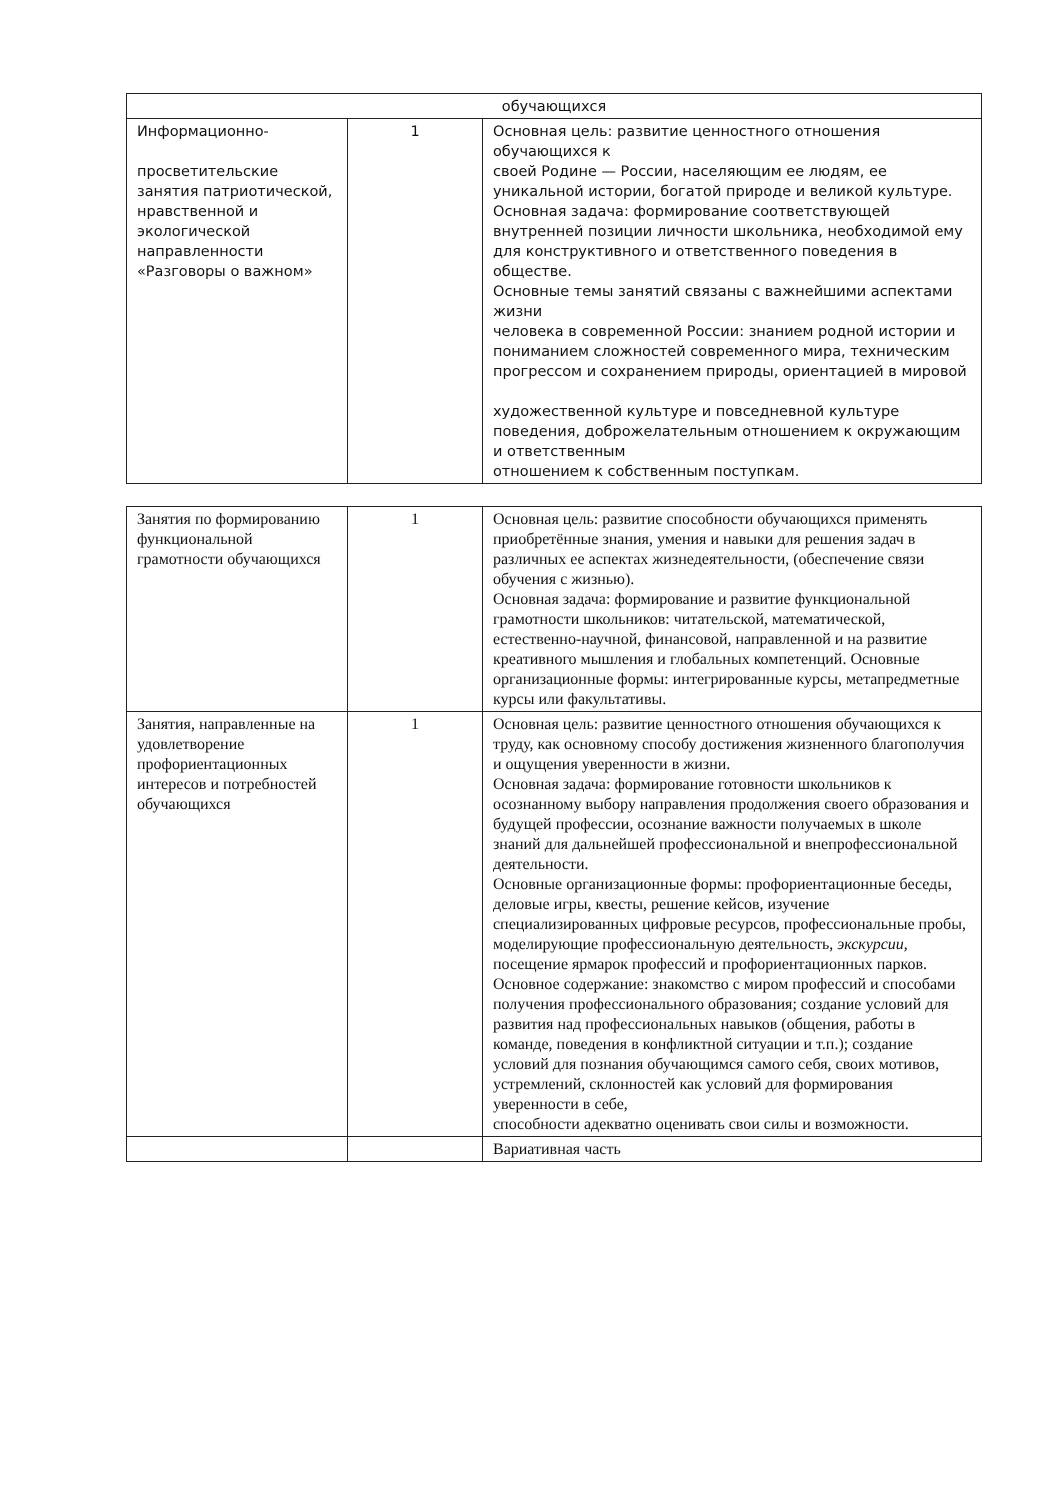| обучающихся | | |
| Информационно- просветительские занятия патриотической, нравственной и экологической направленности «Разговоры о важном» | 1 | Основная цель: развитие ценностного отношения обучающихся к своей Родине — России, населяющим ее людям, ее уникальной истории, богатой природе и великой культуре. Основная задача: формирование соответствующей внутренней позиции личности школьника, необходимой ему для конструктивного и ответственного поведения в обществе. Основные темы занятий связаны с важнейшими аспектами жизни человека в современной России: знанием родной истории и пониманием сложностей современного мира, техническим прогрессом и сохранением природы, ориентацией в мировой художественной культуре и повседневной культуре поведения, доброжелательным отношением к окружающим и ответственным отношением к собственным поступкам. |
| Занятия по формированию функциональной грамотности обучающихся | 1 | Основная цель: развитие способности обучающихся применять приобретённые знания, умения и навыки для решения задач в различных ее аспектах жизнедеятельности, (обеспечение связи обучения с жизнью). Основная задача: формирование и развитие функциональной грамотности школьников: читательской, математической, естественно-научной, финансовой, направленной и на развитие креативного мышления и глобальных компетенций. Основные организационные формы: интегрированные курсы, метапредметные курсы или факультативы. |
| Занятия, направленные на удовлетворение профориентационных интересов и потребностей обучающихся | 1 | Основная цель: развитие ценностного отношения обучающихся к труду, как основному способу достижения жизненного благополучия и ощущения уверенности в жизни. Основная задача: формирование готовности школьников к осознанному выбору направления продолжения своего образования и будущей профессии, осознание важности получаемых в школе знаний для дальнейшей профессиональной и внепрофессиональной деятельности. Основные организационные формы: профориентационные беседы, деловые игры, квесты, решение кейсов, изучение специализированных цифровые ресурсов, профессиональные пробы, моделирующие профессиональную деятельность, экскурсии, посещение ярмарок профессий и профориентационных парков. Основное содержание: знакомство с миром профессий и способами получения профессионального образования; создание условий для развития над профессиональных навыков (общения, работы в команде, поведения в конфликтной ситуации и т.п.); создание условий для познания обучающимся самого себя, своих мотивов, устремлений, склонностей как условий для формирования уверенности в себе, способности адекватно оценивать свои силы и возможности. |
| | | Вариативная часть |